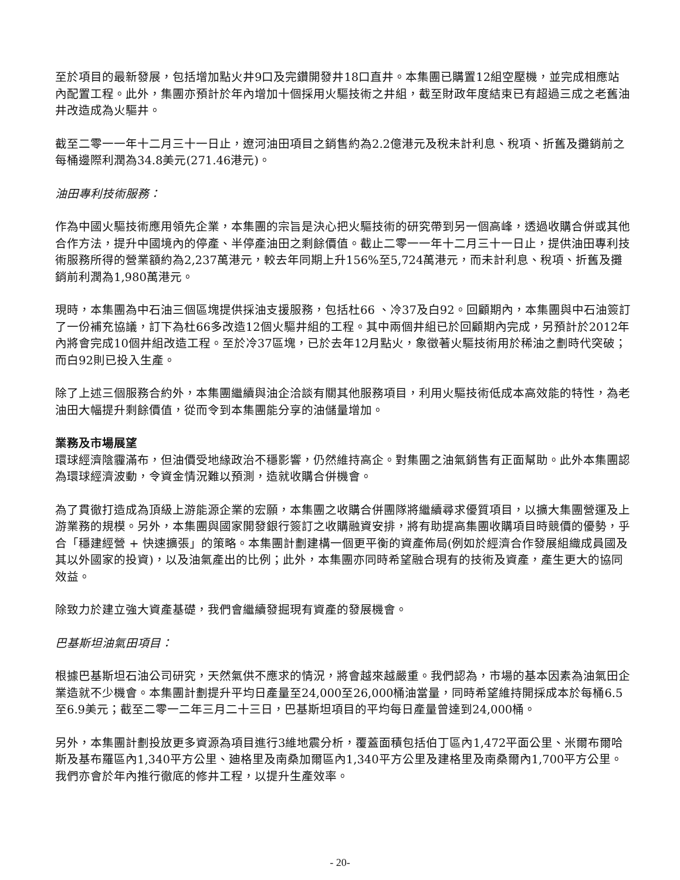至於項目的最新發展，包括增加點火井9口及完鑽開發井18口直井。本集團已購置12組空壓機，並完成相應站內配置工程。此外，集團亦預計於年內增加十個採用火驅技術之井組，截至財政年度結束已有超過三成之老舊油井改造成為火驅井。
截至二零一一年十二月三十一日止，遼河油田項目之銷售約為2.2億港元及稅未計利息、稅項、折舊及攤銷前之每桶邊際利潤為34.8美元(271.46港元)。
油田專利技術服務：
作為中國火驅技術應用領先企業，本集團的宗旨是決心把火驅技術的研究帶到另一個高峰，透過收購合併或其他合作方法，提升中國境內的停產、半停產油田之剩餘價值。截止二零一一年十二月三十一日止，提供油田專利技術服務所得的營業額約為2,237萬港元，較去年同期上升156%至5,724萬港元，而未計利息、稅項、折舊及攤銷前利潤為1,980萬港元。
現時，本集團為中石油三個區塊提供採油支援服務，包括杜66 、冷37及白92。回顧期內，本集團與中石油簽訂了一份補充協議，訂下為杜66多改造12個火驅井組的工程。其中兩個井組已於回顧期內完成，另預計於2012年內將會完成10個井組改造工程。至於冷37區塊，已於去年12月點火，象徵著火驅技術用於稀油之劃時代突破；而白92則已投入生產。
除了上述三個服務合約外，本集團繼續與油企洽談有關其他服務項目，利用火驅技術低成本高效能的特性，為老油田大幅提升剩餘價值，從而令到本集團能分享的油儲量增加。
業務及市場展望
環球經濟陰霾滿布，但油價受地緣政治不穩影響，仍然維持高企。對集團之油氣銷售有正面幫助。此外本集團認為環球經濟波動，令資金情況難以預測，造就收購合併機會。
為了貫徹打造成為頂級上游能源企業的宏願，本集團之收購合併團隊將繼續尋求優質項目，以擴大集團營運及上游業務的規模。另外，本集團與國家開發銀行簽訂之收購融資安排，將有助提高集團收購項目時競價的優勢，乎合「穩建經營 + 快速擴張」的策略。本集團計劃建構一個更平衡的資產佈局(例如於經濟合作發展組織成員國及其以外國家的投資)，以及油氣產出的比例；此外，本集團亦同時希望融合現有的技術及資產，產生更大的協同效益。
除致力於建立強大資產基礎，我們會繼續發掘現有資產的發展機會。
巴基斯坦油氣田項目：
根據巴基斯坦石油公司研究，天然氣供不應求的情況，將會越來越嚴重。我們認為，市場的基本因素為油氣田企業造就不少機會。本集團計劃提升平均日產量至24,000至26,000桶油當量，同時希望維持開採成本於每桶6.5至6.9美元；截至二零一二年三月二十三日，巴基斯坦項目的平均每日產量曾達到24,000桶。
另外，本集團計劃投放更多資源為項目進行3維地震分析，覆蓋面積包括伯丁區內1,472平面公里、米爾布爾哈斯及基布羅區內1,340平方公里、廸格里及南桑加爾區內1,340平方公里及建格里及南桑爾內1,700平方公里。我們亦會於年內推行徹底的修井工程，以提升生產效率。
- 20-